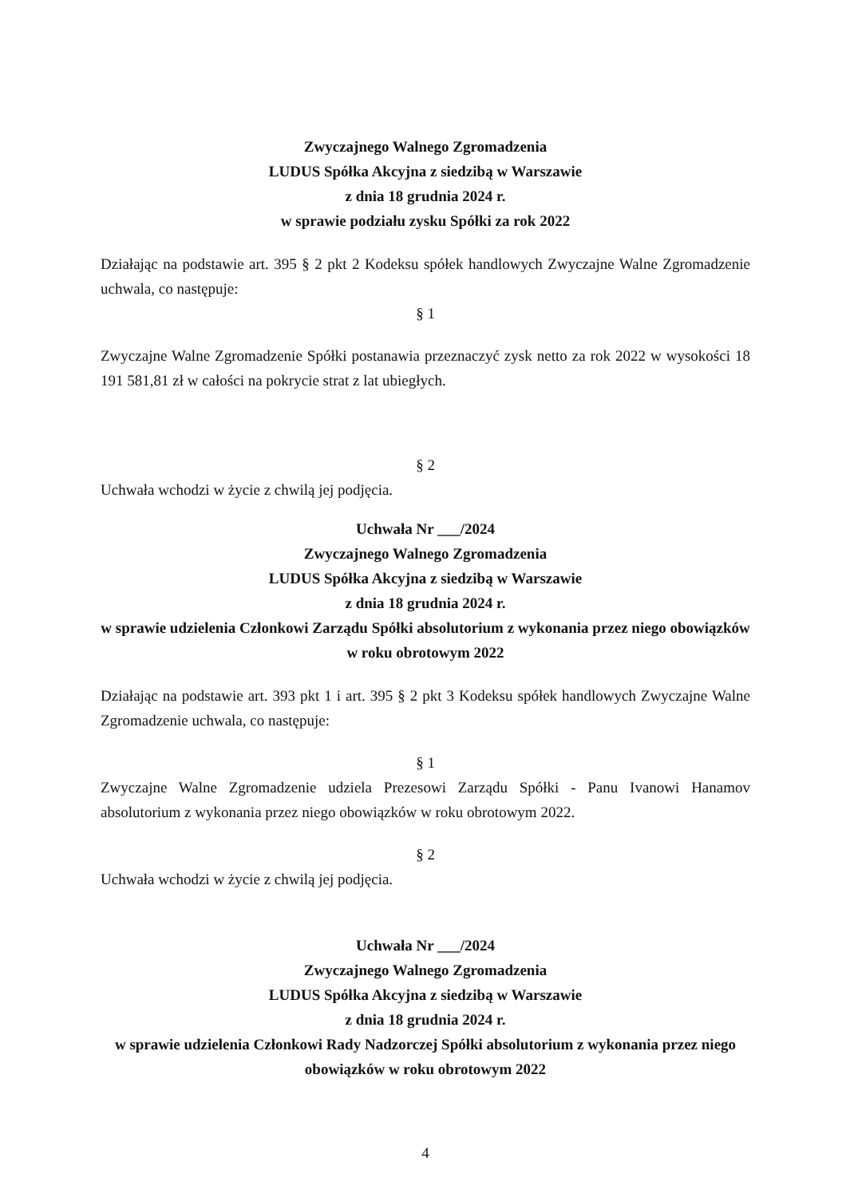Zwyczajnego Walnego Zgromadzenia
LUDUS Spółka Akcyjna z siedzibą w Warszawie
z dnia 18 grudnia 2024 r.
w sprawie podziału zysku Spółki za rok 2022
Działając na podstawie art. 395 § 2 pkt 2 Kodeksu spółek handlowych Zwyczajne Walne Zgromadzenie uchwala, co następuje:
§ 1
Zwyczajne Walne Zgromadzenie Spółki postanawia przeznaczyć zysk netto za rok 2022 w wysokości 18 191 581,81 zł w całości na pokrycie strat z lat ubiegłych.
§ 2
Uchwała wchodzi w życie z chwilą jej podjęcia.
Uchwała Nr ___/2024
Zwyczajnego Walnego Zgromadzenia
LUDUS Spółka Akcyjna z siedzibą w Warszawie
z dnia 18 grudnia 2024 r.
w sprawie udzielenia Członkowi Zarządu Spółki absolutorium z wykonania przez niego obowiązków w roku obrotowym 2022
Działając na podstawie art. 393 pkt 1 i art. 395 § 2 pkt 3 Kodeksu spółek handlowych Zwyczajne Walne Zgromadzenie uchwala, co następuje:
§ 1
Zwyczajne Walne Zgromadzenie udziela Prezesowi Zarządu Spółki - Panu Ivanowi Hanamov absolutorium z wykonania przez niego obowiązków w roku obrotowym 2022.
§ 2
Uchwała wchodzi w życie z chwilą jej podjęcia.
Uchwała Nr ___/2024
Zwyczajnego Walnego Zgromadzenia
LUDUS Spółka Akcyjna z siedzibą w Warszawie
z dnia 18 grudnia 2024 r.
w sprawie udzielenia Członkowi Rady Nadzorczej Spółki absolutorium z wykonania przez niego obowiązków w roku obrotowym 2022
4